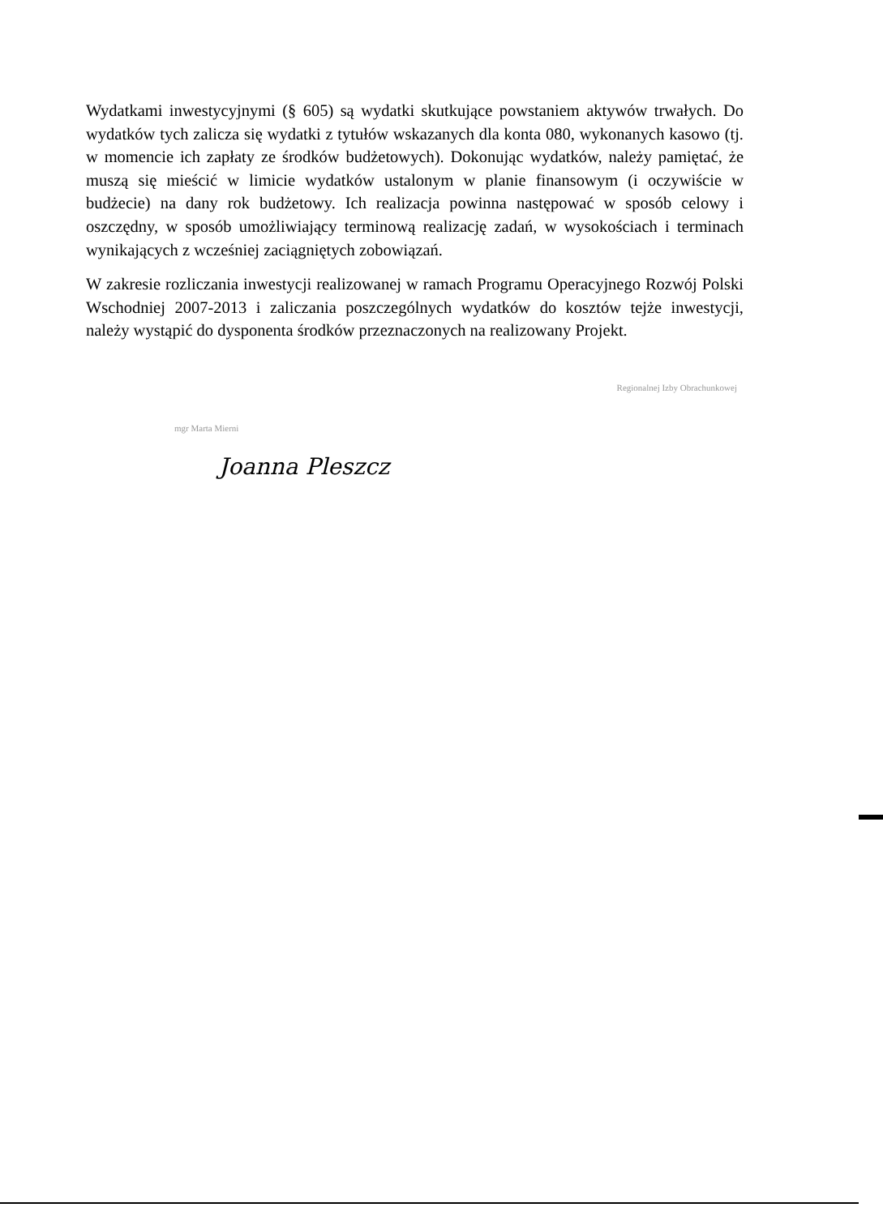Wydatkami inwestycyjnymi (§ 605) są wydatki skutkujące powstaniem aktywów trwałych. Do wydatków tych zalicza się wydatki z tytułów wskazanych dla konta 080, wykonanych kasowo (tj. w momencie ich zapłaty ze środków budżetowych). Dokonując wydatków, należy pamiętać, że muszą się mieścić w limicie wydatków ustalonym w planie finansowym (i oczywiście w budżecie) na dany rok budżetowy. Ich realizacja powinna następować w sposób celowy i oszczędny, w sposób umożliwiający terminową realizację zadań, w wysokościach i terminach wynikających z wcześniej zaciągniętych zobowiązań.
W zakresie rozliczania inwestycji realizowanej w ramach Programu Operacyjnego Rozwój Polski Wschodniej 2007-2013 i zaliczania poszczególnych wydatków do kosztów tejże inwestycji, należy wystąpić do dysponenta środków przeznaczonych na realizowany Projekt.
mgr Marta Mierni
Regionalnej Izby Obrachunkowej
Joanna Pleszcz